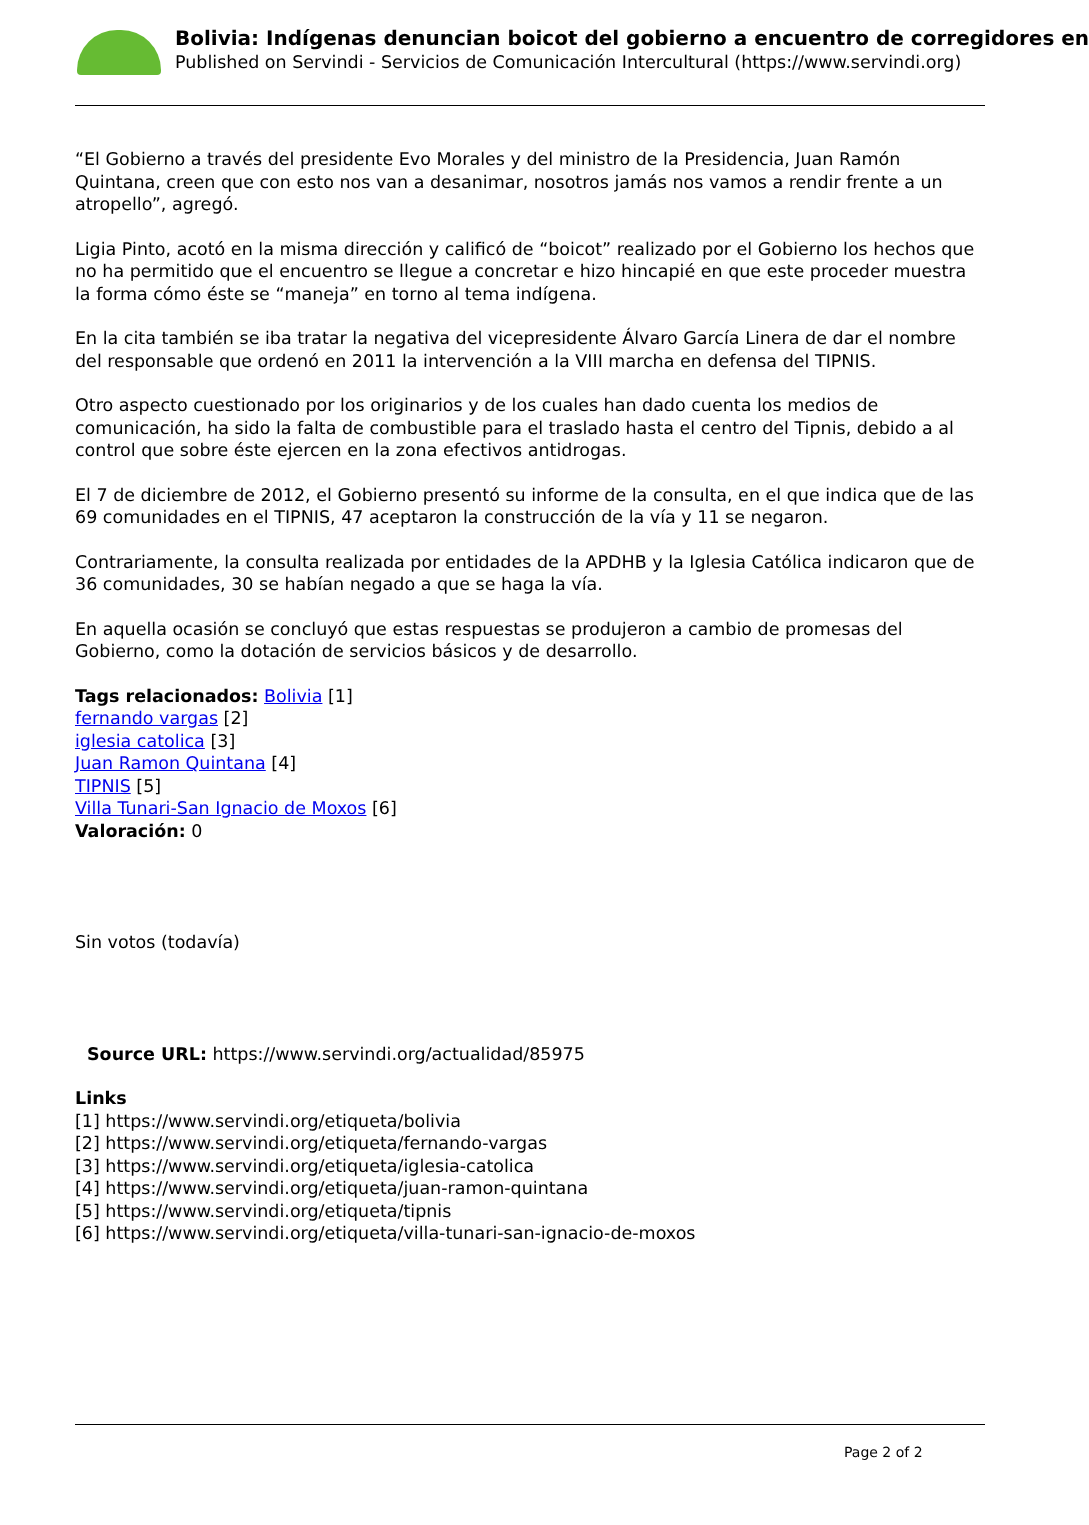Bolivia: Indígenas denuncian boicot del gobierno a encuentro de corregidores en
Published on Servindi - Servicios de Comunicación Intercultural (https://www.servindi.org)
“El Gobierno a través del presidente Evo Morales y del ministro de la Presidencia, Juan Ramón Quintana, creen que con esto nos van a desanimar, nosotros jamás nos vamos a rendir frente a un atropello”, agregó.
Ligia Pinto, acotó en la misma dirección y calificó de “boicot” realizado por el Gobierno los hechos que no ha permitido que el encuentro se llegue a concretar e hizo hincapié en que este proceder muestra la forma cómo éste se “maneja” en torno al tema indígena.
En la cita también se iba tratar la negativa del vicepresidente Álvaro García Linera de dar el nombre del responsable que ordenó en 2011 la intervención a la VIII marcha en defensa del TIPNIS.
Otro aspecto cuestionado por los originarios y de los cuales han dado cuenta los medios de comunicación, ha sido la falta de combustible para el traslado hasta el centro del Tipnis, debido a al control que sobre éste ejercen en la zona efectivos antidrogas.
El 7 de diciembre de 2012, el Gobierno presentó su informe de la consulta, en el que indica que de las 69 comunidades en el TIPNIS, 47 aceptaron la construcción de la vía y 11 se negaron.
Contrariamente, la consulta realizada por entidades de la APDHB y la Iglesia Católica indicaron que de 36 comunidades, 30 se habían negado a que se haga la vía.
En aquella ocasión se concluyó que estas respuestas se produjeron a cambio de promesas del Gobierno, como la dotación de servicios básicos y de desarrollo.
Tags relacionados: Bolivia [1]
fernando vargas [2]
iglesia catolica [3]
Juan Ramon Quintana [4]
TIPNIS [5]
Villa Tunari-San Ignacio de Moxos [6]
Valoración: 0
Sin votos (todavía)
Source URL: https://www.servindi.org/actualidad/85975
Links
[1] https://www.servindi.org/etiqueta/bolivia
[2] https://www.servindi.org/etiqueta/fernando-vargas
[3] https://www.servindi.org/etiqueta/iglesia-catolica
[4] https://www.servindi.org/etiqueta/juan-ramon-quintana
[5] https://www.servindi.org/etiqueta/tipnis
[6] https://www.servindi.org/etiqueta/villa-tunari-san-ignacio-de-moxos
Page 2 of 2